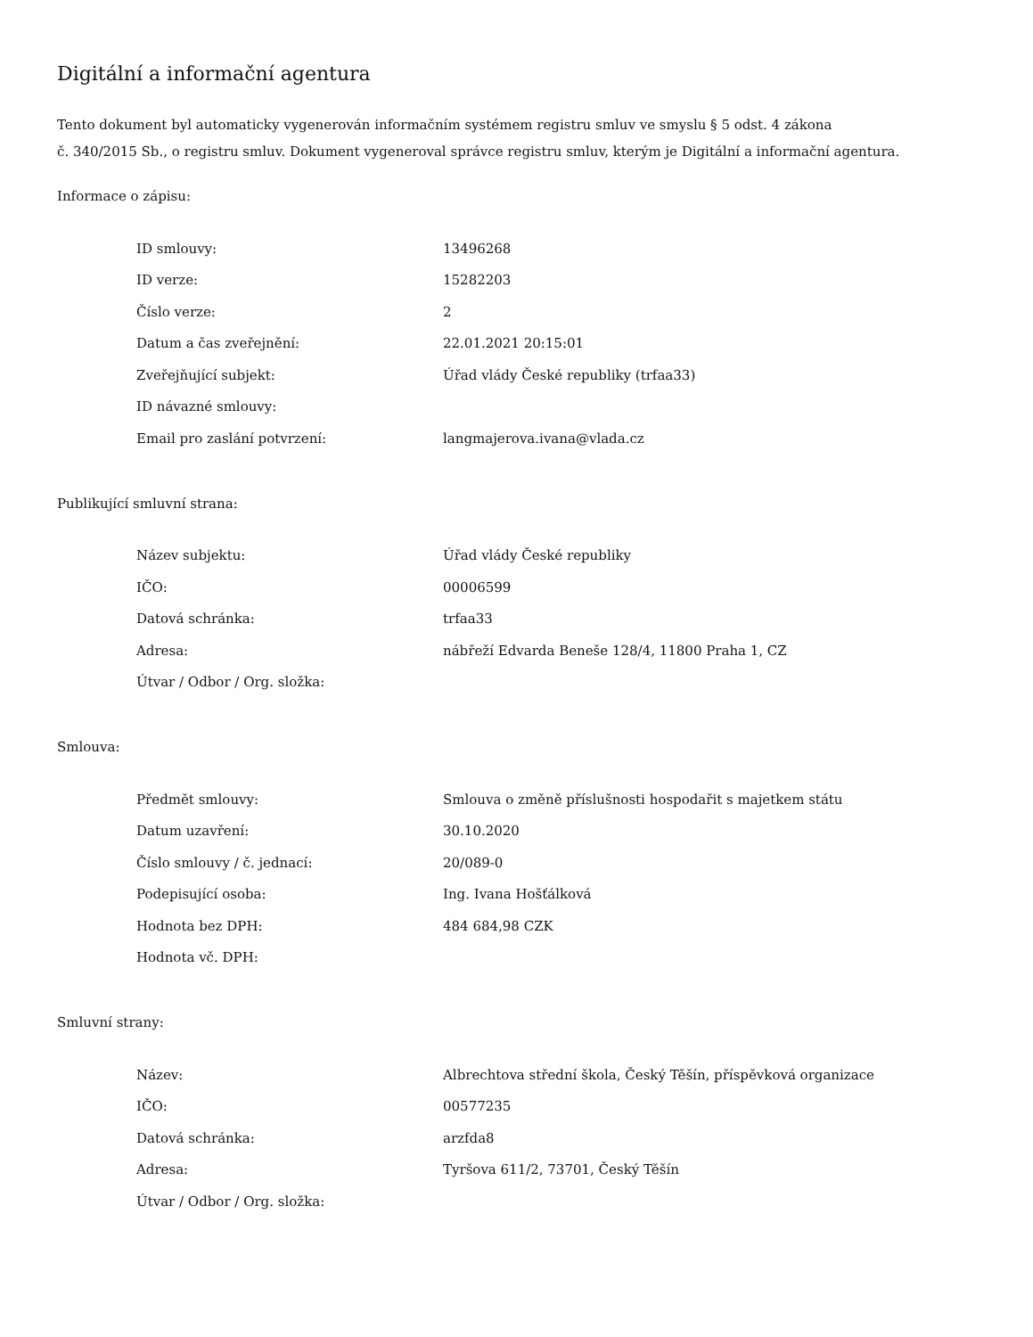Digitální a informační agentura
Tento dokument byl automaticky vygenerován informačním systémem registru smluv ve smyslu § 5 odst. 4 zákona
č. 340/2015 Sb., o registru smluv. Dokument vygeneroval správce registru smluv, kterým je Digitální a informační agentura.
Informace o zápisu:
| ID smlouvy: | 13496268 |
| ID verze: | 15282203 |
| Číslo verze: | 2 |
| Datum a čas zveřejnění: | 22.01.2021 20:15:01 |
| Zveřejňující subjekt: | Úřad vlády České republiky (trfaa33) |
| ID návazné smlouvy: | |
| Email pro zaslání potvrzení: | langmajerova.ivana@vlada.cz |
Publikující smluvní strana:
| Název subjektu: | Úřad vlády České republiky |
| IČO: | 00006599 |
| Datová schránka: | trfaa33 |
| Adresa: | nábřeží Edvarda Beneše 128/4, 11800 Praha 1, CZ |
| Útvar / Odbor / Org. složka: | |
Smlouva:
| Předmět smlouvy: | Smlouva o změně příslušnosti hospodařit s majetkem státu |
| Datum uzavření: | 30.10.2020 |
| Číslo smlouvy / č. jednací: | 20/089-0 |
| Podepisující osoba: | Ing. Ivana Hošťálková |
| Hodnota bez DPH: | 484 684,98 CZK |
| Hodnota vč. DPH: | |
Smluvní strany:
| Název: | Albrechtova střední škola, Český Těšín, příspěvková organizace |
| IČO: | 00577235 |
| Datová schránka: | arzfda8 |
| Adresa: | Tyršova 611/2, 73701, Český Těšín |
| Útvar / Odbor / Org. složka: | |